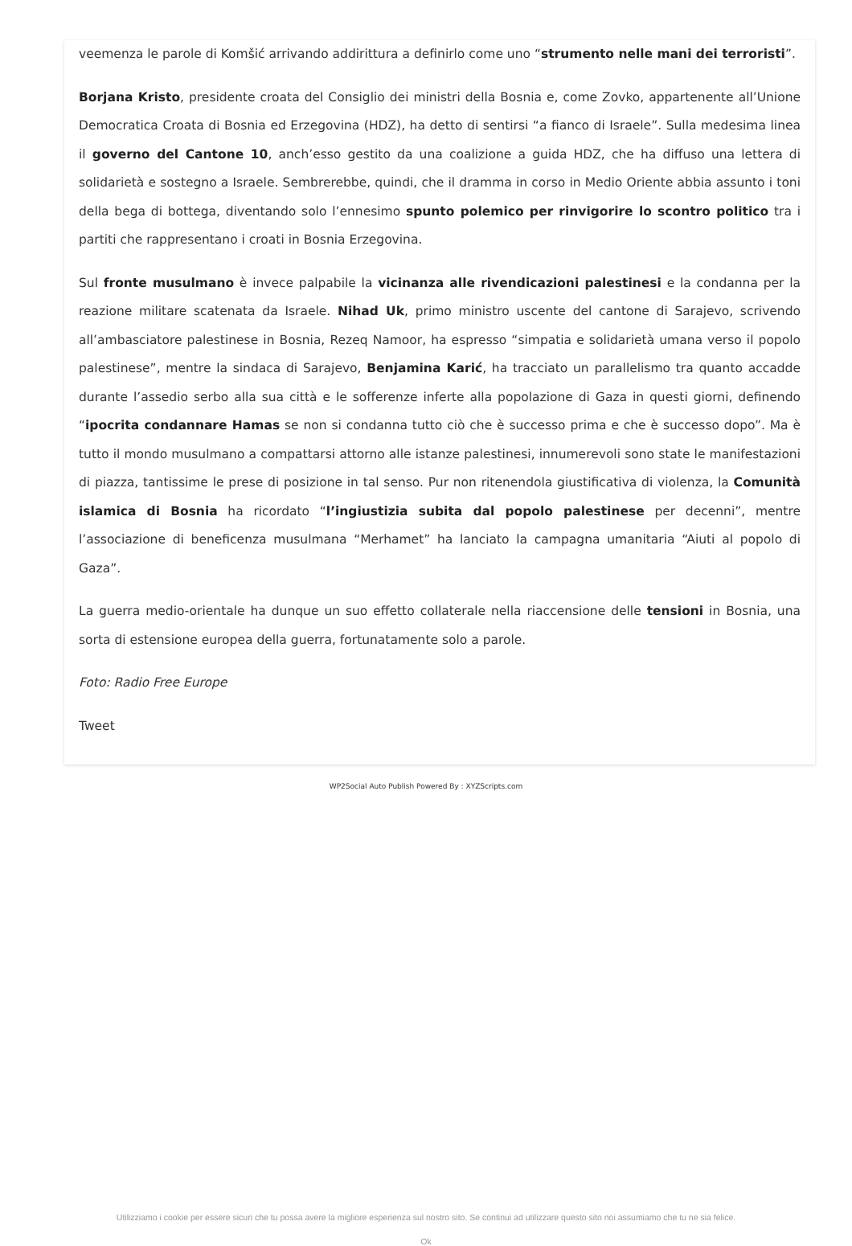veemenza le parole di Komšić arrivando addirittura a definirlo come uno “strumento nelle mani dei terroristi”.
Borjana Kristo, presidente croata del Consiglio dei ministri della Bosnia e, come Zovko, appartenente all’Unione Democratica Croata di Bosnia ed Erzegovina (HDZ), ha detto di sentirsi “a fianco di Israele”. Sulla medesima linea il governo del Cantone 10, anch’esso gestito da una coalizione a guida HDZ, che ha diffuso una lettera di solidarietà e sostegno a Israele. Sembrerebbe, quindi, che il dramma in corso in Medio Oriente abbia assunto i toni della bega di bottega, diventando solo l’ennesimo spunto polemico per rinvigorire lo scontro politico tra i partiti che rappresentano i croati in Bosnia Erzegovina.
Sul fronte musulmano è invece palpabile la vicinanza alle rivendicazioni palestinesi e la condanna per la reazione militare scatenata da Israele. Nihad Uk, primo ministro uscente del cantone di Sarajevo, scrivendo all’ambasciatore palestinese in Bosnia, Rezeq Namoor, ha espresso “simpatia e solidarietà umana verso il popolo palestinese”, mentre la sindaca di Sarajevo, Benjamina Karić, ha tracciato un parallelismo tra quanto accadde durante l’assedio serbo alla sua città e le sofferenze inferte alla popolazione di Gaza in questi giorni, definendo “ipocrita condannare Hamas se non si condanna tutto ciò che è successo prima e che è successo dopo”. Ma è tutto il mondo musulmano a compattarsi attorno alle istanze palestinesi, innumerevoli sono state le manifestazioni di piazza, tantissime le prese di posizione in tal senso. Pur non ritenendola giustificativa di violenza, la Comunità islamica di Bosnia ha ricordato “l’ingiustizia subita dal popolo palestinese per decenni”, mentre l’associazione di beneficenza musulmana “Merhamet” ha lanciato la campagna umanitaria “Aiuti al popolo di Gaza”.
La guerra medio-orientale ha dunque un suo effetto collaterale nella riaccensione delle tensioni in Bosnia, una sorta di estensione europea della guerra, fortunatamente solo a parole.
Foto: Radio Free Europe
Tweet
WP2Social Auto Publish Powered By : XYZScripts.com
Utilizziamo i cookie per essere sicuri che tu possa avere la migliore esperienza sul nostro sito. Se continui ad utilizzare questo sito noi assumiamo che tu ne sia felice.
Ok